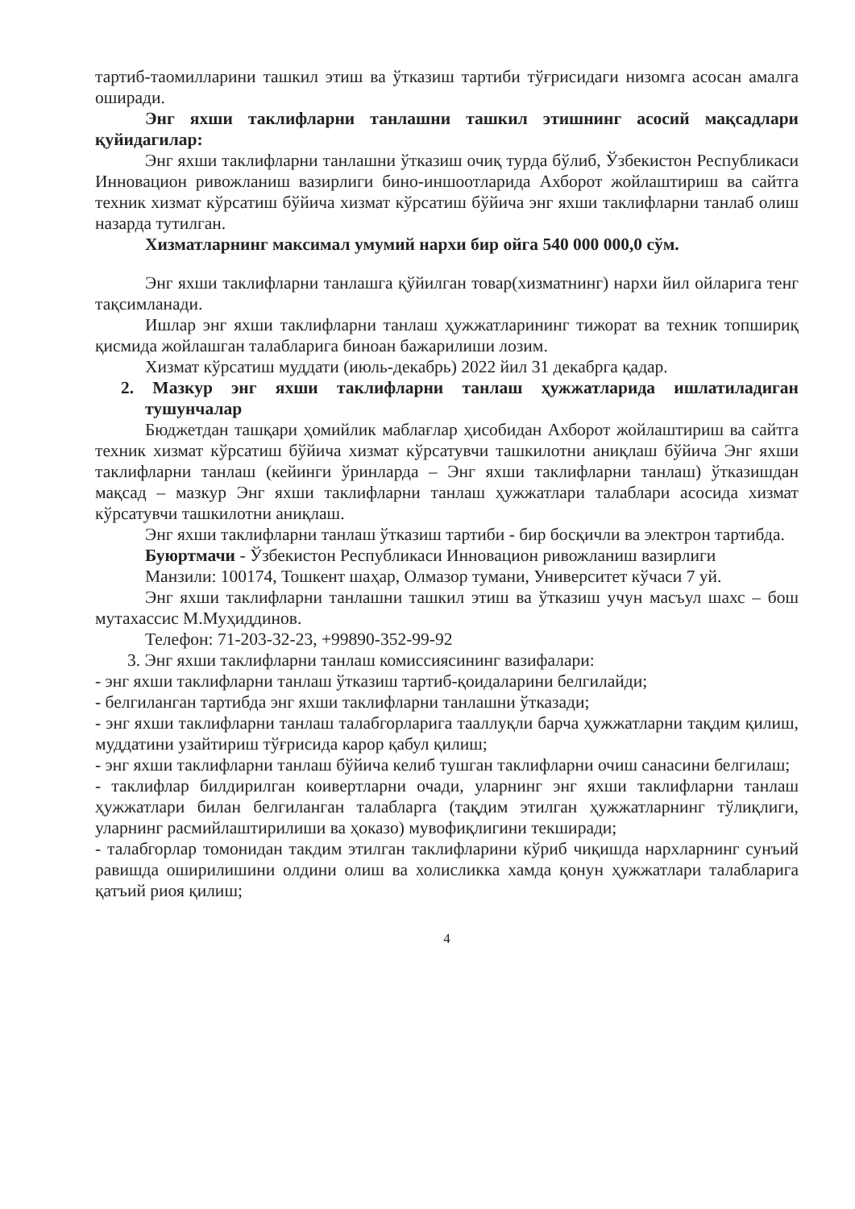тартиб-таомилларини ташкил этиш ва ўтказиш тартиби тўғрисидаги низомга асосан амалга оширади.
Энг яхши таклифларни танлашни ташкил этишнинг асосий мақсадлари қуйидагилар:
Энг яхши таклифларни танлашни ўтказиш очиқ турда бўлиб, Ўзбекистон Республикаси Инновацион ривожланиш вазирлиги бино-иншоотларида Ахборот жойлаштириш ва сайтга техник хизмат кўрсатиш бўйича хизмат кўрсатиш бўйича энг яхши таклифларни танлаб олиш назарда тутилган.
Хизматларнинг максимал умумий нархи бир ойга 540 000 000,0 сўм.
Энг яхши таклифларни танлашга қўйилган товар(хизматнинг) нархи йил ойларига тенг тақсимланади.
Ишлар энг яхши таклифларни танлаш ҳужжатларининг тижорат ва техник топшириқ қисмида жойлашган талабларига биноан бажарилиши лозим.
Хизмат кўрсатиш муддати (июль-декабрь) 2022 йил 31 декабрга қадар.
2. Мазкур энг яхши таклифларни танлаш ҳужжатларида ишлатиладиган тушунчалар
Бюджетдан ташқари ҳомийлик маблағлар ҳисобидан Ахборот жойлаштириш ва сайтга техник хизмат кўрсатиш бўйича хизмат кўрсатувчи ташкилотни аниқлаш бўйича Энг яхши таклифларни танлаш (кейинги ўринларда – Энг яхши таклифларни танлаш) ўтказишдан мақсад – мазкур Энг яхши таклифларни танлаш ҳужжатлари талаблари асосида хизмат кўрсатувчи ташкилотни аниқлаш.
Энг яхши таклифларни танлаш ўтказиш тартиби - бир босқичли ва электрон тартибда.
Буюртмачи - Ўзбекистон Республикаси Инновацион ривожланиш вазирлиги
Манзили: 100174, Тошкент шаҳар, Олмазор тумани, Университет кўчаси 7 уй.
Энг яхши таклифларни танлашни ташкил этиш ва ўтказиш учун масъул шахс – бош мутахассис М.Муҳиддинов.
Телефон: 71-203-32-23, +99890-352-99-92
3. Энг яхши таклифларни танлаш комиссиясининг вазифалари:
- энг яхши таклифларни танлаш ўтказиш тартиб-қоидаларини белгилайди;
- белгиланган тартибда энг яхши таклифларни танлашни ўтказади;
- энг яхши таклифларни танлаш талабгорларига тааллуқли барча ҳужжатларни тақдим қилиш, муддатини узайтириш тўғрисида карор қабул қилиш;
- энг яхши таклифларни танлаш бўйича келиб тушган таклифларни очиш санасини белгилаш;
- таклифлар билдирилган коивертларни очади, уларнинг энг яхши таклифларни танлаш ҳужжатлари билан белгиланган талабларга (тақдим этилган ҳужжатларнинг тўлиқлиги, уларнинг расмийлаштирилиши ва ҳоказо) мувофиқлигини текширади;
- талабгорлар томонидан такдим этилган таклифларини кўриб чиқишда нархларнинг сунъий равишда оширилишини олдини олиш ва холисликка хамда қонун ҳужжатлари талабларига қатъий риоя қилиш;
4